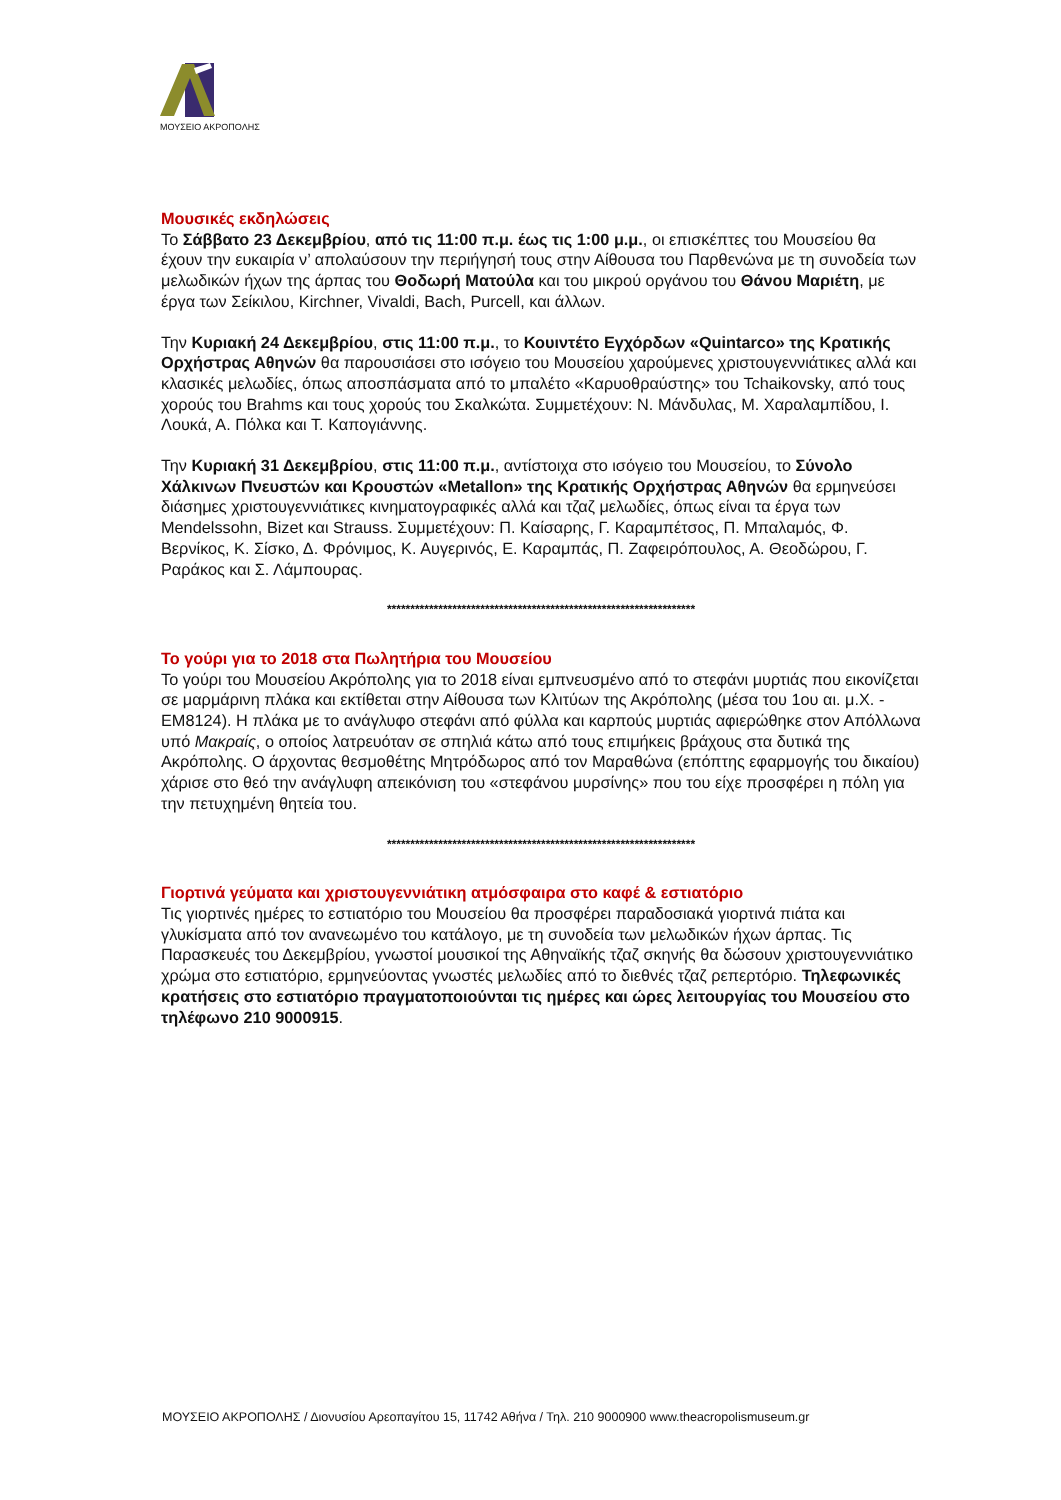ΜΟΥΣΕΙΟ ΑΚΡΟΠΟΛΗΣ
Μουσικές εκδηλώσεις
Το Σάββατο 23 Δεκεμβρίου, από τις 11:00 π.μ. έως τις 1:00 μ.μ., οι επισκέπτες του Μουσείου θα έχουν την ευκαιρία ν’ απολαύσουν την περιήγησή τους στην Αίθουσα του Παρθενώνα με τη συνοδεία των μελωδικών ήχων της άρπας του Θοδωρή Ματούλα και του μικρού οργάνου του Θάνου Μαριέτη, με έργα των Σείκιλου, Kirchner, Vivaldi, Bach, Purcell, και άλλων.
Την Κυριακή 24 Δεκεμβρίου, στις 11:00 π.μ., το Κουιντέτο Εγχόρδων «Quintarco» της Κρατικής Ορχήστρας Αθηνών θα παρουσιάσει στο ισόγειο του Μουσείου χαρούμενες χριστουγεννιάτικες αλλά και κλασικές μελωδίες, όπως αποσπάσματα από το μπαλέτο «Καρυοθραύστης» του Tchaikovsky, από τους χορούς του Brahms και τους χορούς του Σκαλκώτα. Συμμετέχουν: Ν. Μάνδυλας, Μ. Χαραλαμπίδου, Ι. Λουκά, Α. Πόλκα και Τ. Καπογιάννης.
Την Κυριακή 31 Δεκεμβρίου, στις 11:00 π.μ., αντίστοιχα στο ισόγειο του Μουσείου, το Σύνολο Χάλκινων Πνευστών και Κρουστών «Metallon» της Κρατικής Ορχήστρας Αθηνών θα ερμηνεύσει διάσημες χριστουγεννιάτικες κινηματογραφικές αλλά και τζαζ μελωδίες, όπως είναι τα έργα των Mendelssohn, Bizet και Strauss. Συμμετέχουν: Π. Καίσαρης, Γ. Καραμπέτσος, Π. Μπαλαμός, Φ. Βερνίκος, Κ. Σίσκο, Δ. Φρόνιμος, Κ. Αυγερινός, Ε. Καραμπάς, Π. Ζαφειρόπουλος, Α. Θεοδώρου, Γ. Ραράκος και Σ. Λάμπουρας.
******************************************************************
Το γούρι για το 2018 στα Πωλητήρια του Μουσείου
Το γούρι του Μουσείου Ακρόπολης για το 2018 είναι εμπνευσμένο από το στεφάνι μυρτιάς που εικονίζεται σε μαρμάρινη πλάκα και εκτίθεται στην Αίθουσα των Κλιτύων της Ακρόπολης (μέσα του 1ου αι. μ.Χ. - ΕΜ8124). Η πλάκα με το ανάγλυφο στεφάνι από φύλλα και καρπούς μυρτιάς αφιερώθηκε στον Απόλλωνα υπό Μακραίς, ο οποίος λατρευόταν σε σπηλιά κάτω από τους επιμήκεις βράχους στα δυτικά της Ακρόπολης. Ο άρχοντας θεσμοθέτης Μητρόδωρος από τον Μαραθώνα (επόπτης εφαρμογής του δικαίου) χάρισε στο θεό την ανάγλυφη απεικόνιση του «στεφάνου μυρσίνης» που του είχε προσφέρει η πόλη για την πετυχημένη θητεία του.
******************************************************************
Γιορτινά γεύματα και χριστουγεννιάτικη ατμόσφαιρα στο καφέ & εστιατόριο
Τις γιορτινές ημέρες το εστιατόριο του Μουσείου θα προσφέρει παραδοσιακά γιορτινά πιάτα και γλυκίσματα από τον ανανεωμένο του κατάλογο, με τη συνοδεία των μελωδικών ήχων άρπας. Τις Παρασκευές του Δεκεμβρίου, γνωστοί μουσικοί της Αθηναϊκής τζαζ σκηνής θα δώσουν χριστουγεννιάτικο χρώμα στο εστιατόριο, ερμηνεύοντας γνωστές μελωδίες από το διεθνές τζαζ ρεπερτόριο. Τηλεφωνικές κρατήσεις στο εστιατόριο πραγματοποιούνται τις ημέρες και ώρες λειτουργίας του Μουσείου στο τηλέφωνο 210 9000915.
ΜΟΥΣΕΙΟ ΑΚΡΟΠΟΛΗΣ / Διονυσίου Αρεοπαγίτου 15, 11742 Αθήνα / Τηλ. 210 9000900 www.theacropolismuseum.gr